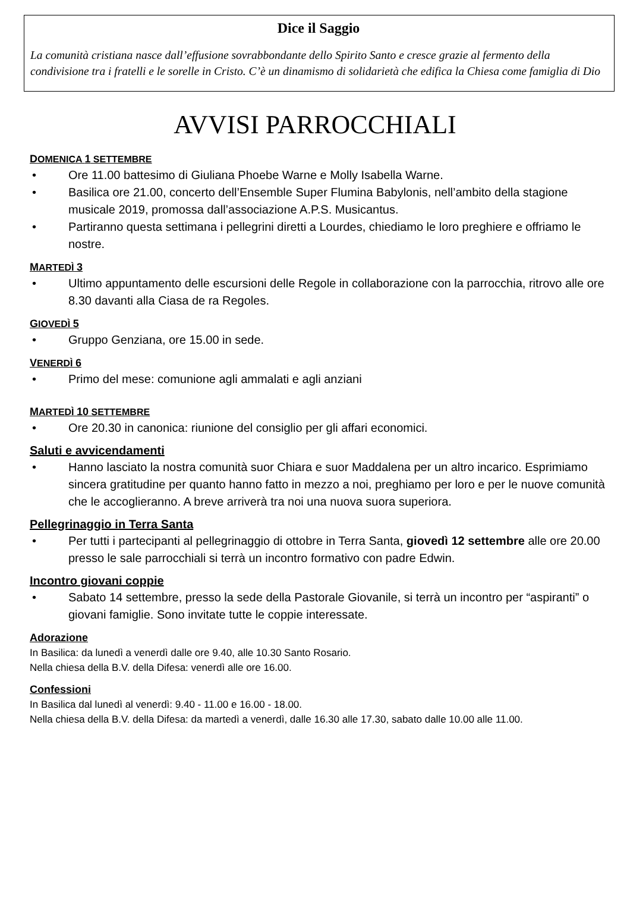Dice il Saggio
La comunità cristiana nasce dall’effusione sovrabbondante dello Spirito Santo e cresce grazie al fermento della condivisione tra i fratelli e le sorelle in Cristo. C’è un dinamismo di solidarietà che edifica la Chiesa come famiglia di Dio
AVVISI PARROCCHIALI
DOMENICA 1 SETTEMBRE
• Ore 11.00 battesimo di Giuliana Phoebe Warne e Molly Isabella Warne.
• Basilica ore 21.00, concerto dell’Ensemble Super Flumina Babylonis, nell’ambito della stagione musicale 2019, promossa dall’associazione A.P.S. Musicantus.
• Partiranno questa settimana i pellegrini diretti a Lourdes, chiediamo le loro preghiere e offriamo le nostre.
MARTEDÌ 3
• Ultimo appuntamento delle escursioni delle Regole in collaborazione con la parrocchia, ritrovo alle ore 8.30 davanti alla Ciasa de ra Regoles.
GIOVEDÌ 5
• Gruppo Genziana, ore 15.00 in sede.
VENERDÌ 6
• Primo del mese: comunione agli ammalati e agli anziani
MARTEDÌ 10 SETTEMBRE
• Ore 20.30 in canonica: riunione del consiglio per gli affari economici.
Saluti e avvicendamenti
• Hanno lasciato la nostra comunità suor Chiara e suor Maddalena per un altro incarico. Esprimiamo sincera gratitudine per quanto hanno fatto in mezzo a noi, preghiamo per loro e per le nuove comunità che le accoglieranno. A breve arriverà tra noi una nuova suora superiora.
Pellegrinaggio in Terra Santa
• Per tutti i partecipanti al pellegrinaggio di ottobre in Terra Santa, giovedì 12 settembre alle ore 20.00 presso le sale parrocchiali si terrà un incontro formativo con padre Edwin.
Incontro giovani coppie
• Sabato 14 settembre, presso la sede della Pastorale Giovanile, si terrà un incontro per “aspiranti” o giovani famiglie. Sono invitate tutte le coppie interessate.
Adorazione
In Basilica: da lunedì a venerdì dalle ore 9.40, alle 10.30 Santo Rosario.
Nella chiesa della B.V. della Difesa: venerdì alle ore 16.00.
Confessioni
In Basilica dal lunedì al venerdì: 9.40 - 11.00 e 16.00 - 18.00.
Nella chiesa della B.V. della Difesa: da martedì a venerdì, dalle 16.30 alle 17.30, sabato dalle 10.00 alle 11.00.